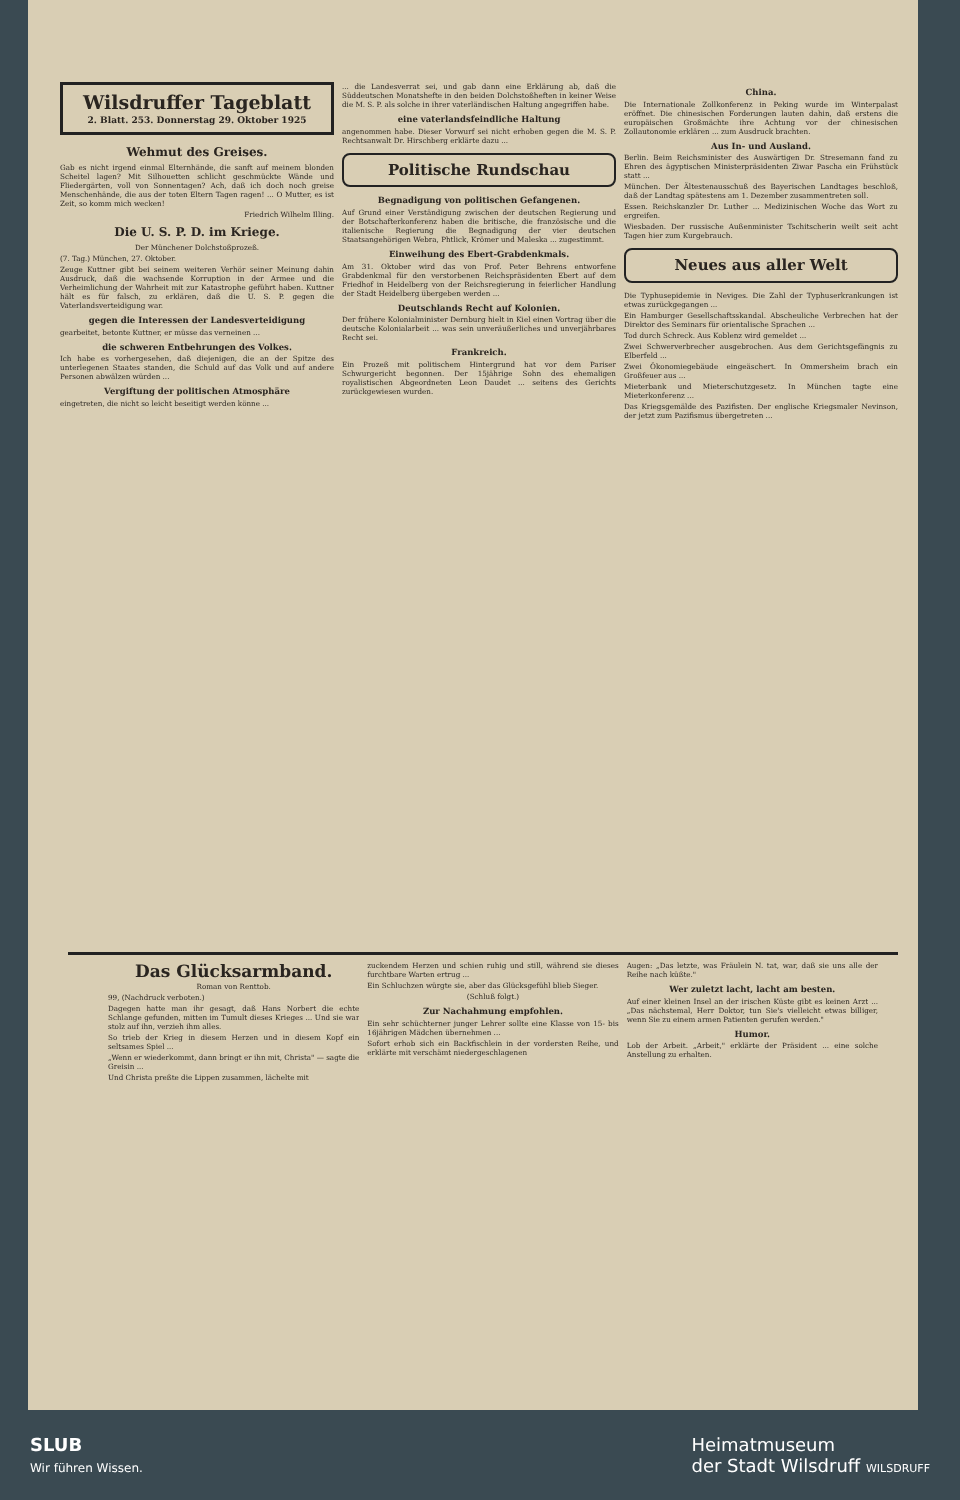Wilsdruffer Tageblatt
2. Blatt. 253. Donnerstag 29. Oktober 1925
Wehmut des Greises.
Gab es nicht irgend einmal Elternhände, die sanft auf meinem blonden Scheitel lagen? Mit Silhouetten schlicht geschmückte Wände und Fliedergärten, voll von Sonnentagen? Ach, daß ich doch noch greise Menschenhände, die aus der toten Eltern Tagen ragen! ... O Mutter, es ist Zeit, so komm mich wecken!
Friedrich Wilhelm Illing.
Die U. S. P. D. im Kriege.
Der Münchener Dolchstoßprozeß.
(7. Tag.) München, 27. Oktober.
Zeuge Kuttner gibt bei seinem weiteren Verhör seiner Meinung dahin Ausdruck, daß die wachsende Korruption in der Armee und die Verheimlichung der Wahrheit mit zur Katastrophe geführt haben. Kuttner hält es für falsch, zu erklären, daß die U. S. P. gegen die Vaterlandsverteidigung war.
gegen die Interessen der Landesverteidigung
gearbeitet, betonte Kuttner, er müsse das verneinen ...
die schweren Entbehrungen des Volkes.
Ich habe es vorhergesehen, daß diejenigen, die an der Spitze des unterlegenen Staates standen, die Schuld auf das Volk und auf andere Personen abwälzen würden ...
Vergiftung der politischen Atmosphäre
eingetreten, die nicht so leicht beseitigt werden könne ...
... die Landesverrat sei, und gab dann eine Erklärung ab, daß die Süddeutschen Monatshefte in den beiden Dolchstoßheften in keiner Weise die M. S. P. als solche in ihrer vaterländischen Haltung angegriffen habe.
eine vaterlandsfeindliche Haltung
angenommen habe. Dieser Vorwurf sei nicht erhoben gegen die M. S. P. Rechtsanwalt Dr. Hirschberg erklärte dazu ...
Politische Rundschau
Begnadigung von politischen Gefangenen.
Auf Grund einer Verständigung zwischen der deutschen Regierung und der Botschafterkonferenz haben die britische, die französische und die italienische Regierung die Begnadigung der vier deutschen Staatsangehörigen Webra, Phtlick, Krömer und Maleska ... zugestimmt.
Einweihung des Ebert-Grabdenkmals.
Am 31. Oktober wird das von Prof. Peter Behrens entworfene Grabdenkmal für den verstorbenen Reichspräsidenten Ebert auf dem Friedhof in Heidelberg von der Reichsregierung in feierlicher Handlung der Stadt Heidelberg übergeben werden ...
Deutschlands Recht auf Kolonien.
Der frühere Kolonialminister Dernburg hielt in Kiel einen Vortrag über die deutsche Kolonialarbeit ... was sein unveräußerliches und unverjährbares Recht sei.
Frankreich.
Ein Prozeß mit politischem Hintergrund hat vor dem Pariser Schwurgericht begonnen. Der 15jährige Sohn des ehemaligen royalistischen Abgeordneten Leon Daudet ... seitens des Gerichts zurückgewiesen wurden.
China.
Die Internationale Zollkonferenz in Peking wurde im Winterpalast eröffnet. Die chinesischen Forderungen lauten dahin, daß erstens die europäischen Großmächte ihre Achtung vor der chinesischen Zollautonomie erklären ... zum Ausdruck brachten.
Aus In- und Ausland.
Berlin. Beim Reichsminister des Auswärtigen Dr. Stresemann fand zu Ehren des ägyptischen Ministerpräsidenten Ziwar Pascha ein Frühstück statt ...
München. Der Ältestenausschuß des Bayerischen Landtages beschloß, daß der Landtag spätestens am 1. Dezember zusammentreten soll.
Essen. Reichskanzler Dr. Luther ... Medizinischen Woche das Wort zu ergreifen.
Wiesbaden. Der russische Außenminister Tschitscherin weilt seit acht Tagen hier zum Kurgebrauch.
Neues aus aller Welt
Die Typhusepidemie in Neviges. Die Zahl der Typhuserkrankungen ist etwas zurückgegangen ...
Ein Hamburger Gesellschaftsskandal. Abscheuliche Verbrechen hat der Direktor des Seminars für orientalische Sprachen ...
Tod durch Schreck. Aus Koblenz wird gemeldet ...
Zwei Schwerverbrecher ausgebrochen. Aus dem Gerichtsgefängnis zu Elberfeld ...
Zwei Ökonomiegebäude eingeäschert. In Ommersheim brach ein Großfeuer aus ...
Mieterbank und Mieterschutzgesetz. In München tagte eine Mieterkonferenz ...
Das Kriegsgemälde des Pazifisten. Der englische Kriegsmaler Nevinson, der jetzt zum Pazifismus übergetreten ...
Das Glücksarmband.
Roman von Renttob.
99, (Nachdruck verboten.)
Dagegen hatte man ihr gesagt, daß Hans Norbert die echte Schlange gefunden, mitten im Tumult dieses Krieges ... Und sie war stolz auf ihn, verzieh ihm alles.
So trieb der Krieg in diesem Herzen und in diesem Kopf ein seltsames Spiel ...
„Wenn er wiederkommt, dann bringt er ihn mit, Christa" — sagte die Greisin ...
Und Christa preßte die Lippen zusammen, lächelte mit
zuckendem Herzen und schien ruhig und still, während sie dieses furchtbare Warten ertrug ...
Ein Schluchzen würgte sie, aber das Glücksgefühl blieb Sieger.
(Schluß folgt.)
Zur Nachahmung empfohlen.
Ein sehr schüchterner junger Lehrer sollte eine Klasse von 15- bis 16jährigen Mädchen übernehmen ...
Sofort erhob sich ein Backfischlein in der vordersten Reihe, und erklärte mit verschämt niedergeschlagenen
Augen: „Das letzte, was Fräulein N. tat, war, daß sie uns alle der Reihe nach küßte."
Wer zuletzt lacht, lacht am besten.
Auf einer kleinen Insel an der irischen Küste gibt es keinen Arzt ... „Das nächstemal, Herr Doktor, tun Sie's vielleicht etwas billiger, wenn Sie zu einem armen Patienten gerufen werden."
Humor.
Lob der Arbeit. „Arbeit," erklärte der Präsident ... eine solche Anstellung zu erhalten.
SLUB
Wir führen Wissen.
Heimatmuseum
der Stadt Wilsdruff WILSDRUFF